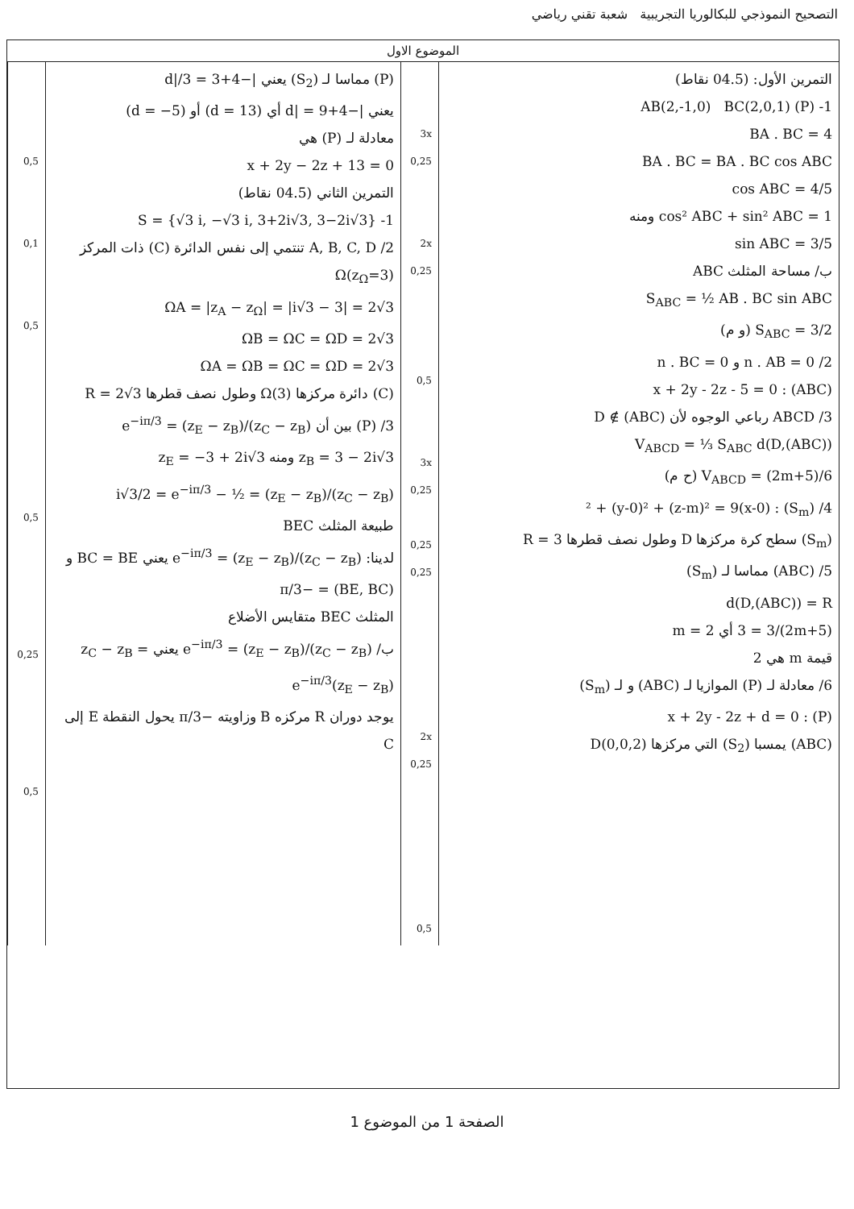التصحيح النموذجي للبكالوريا التجريبية شعبة تقني رياضي
الموضوع الاول
| التمرين الأول: (04.5 نقاط) 1- (P) AB(2,-1,0) BC(2,0,1) BA . BC = 4 BA . BC = BA . BC cos ABC cos ABC = 4/5 cos² ABC + sin² ABC = 1 ومنه sin ABC = 3/5 ب/ مساحة المثلث ABC S<sub>ABC</sub> = ½ AB . BC sin ABC S<sub>ABC</sub> = 3/2 (و م) 2/ n . AB = 0 و n . BC = 0 (ABC) : x + 2y - 2z - 5 = 0 3/ ABCD رباعي الوجوه لأن D ∉ (ABC) V<sub>ABCD</sub> = ⅓ S<sub>ABC</sub> d(D,(ABC)) V<sub>ABCD</sub> = (2m+5)/6 (ح م) 4/ (S<sub>m</sub>) : (x-0)² + (y-0)² + (z-m)² = 9 (S<sub>m</sub>) سطح كرة مركزها D وطول نصف قطرها R = 3 5/ (ABC) مماسا لـ (S<sub>m</sub>) d(D,(ABC)) = R (2m+5)/3 = 3 أي m = 2 قيمة m هي 2 6/ معادلة لـ (P) الموازيا لـ (ABC) و لـ (S<sub>m</sub>) (P) : x + 2y - 2z + d = 0 (ABC) يمسبا (S<sub>2</sub>) التي مركزها D(0,0,2) | 3x 0,25 2x 0,25 0,5 3x 0,25 0,25 0,25 2x 0,25 0,5 | (P) مماسا لـ (S<sub>2</sub>) يعني /−4+d//3 = 3 يعني /−4+d/ = 9 أي (d = 13) أو (d = −5) معادلة لـ (P) هي x + 2y − 2z + 13 = 0 التمرين الثاني (04.5 نقاط) 1- S = {√3 i, −√3 i, 3+2i√3, 3−2i√3} 2/ A, B, C, D تنتمي إلى نفس الدائرة (C) ذات المركز Ω(z<sub>Ω</sub>=3) ΩA = /z<sub>A</sub> − z<sub>Ω</sub>/ = /i√3 − 3/ = 2√3 ΩB = ΩC = ΩD = 2√3 ΩA = ΩB = ΩC = ΩD = 2√3 (C) دائرة مركزها Ω(3) وطول نصف قطرها R = 2√3 3/ (P) بين أن (z<sub>C</sub> − z<sub>B</sub>)/(z<sub>E</sub> − z<sub>B</sub>) = e<sup>−iπ/3</sup> z<sub>B</sub> = 3 − 2i√3 ومنه z<sub>E</sub> = −3 + 2i√3 (z<sub>C</sub> − z<sub>B</sub>)/(z<sub>E</sub> − z<sub>B</sub>) = ½ − i√3/2 = e<sup>−iπ/3</sup> طبيعة المثلث BEC لدينا: (z<sub>C</sub> − z<sub>B</sub>)/(z<sub>E</sub> − z<sub>B</sub>) = e<sup>−iπ/3</sup> يعني BC = BE و (BE, BC) = −π/3 المثلث BEC متقايس الأضلاع ب/ (z<sub>C</sub> − z<sub>B</sub>)/(z<sub>E</sub> − z<sub>B</sub>) = e<sup>−iπ/3</sup> يعني z<sub>C</sub> − z<sub>B</sub> = e<sup>−iπ/3</sup>(z<sub>E</sub> − z<sub>B</sub>) يوجد دوران R مركزه B وزاويته −π/3 يحول النقطة E إلى C | 0,5 0,1 0,5 0,5 0,25 0,5 |
الصفحة 1 من الموضوع 1